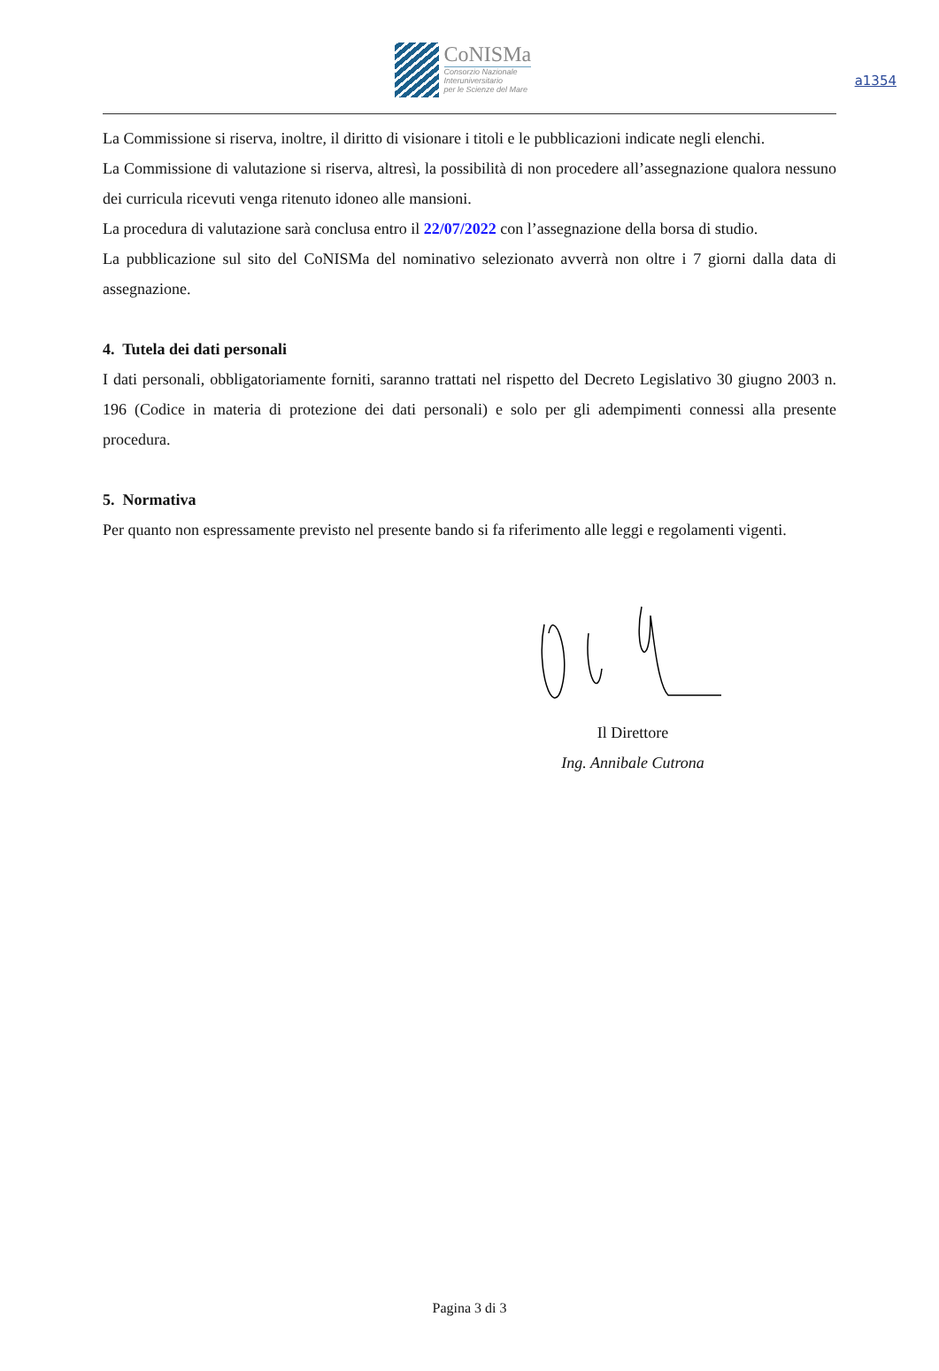a1354
CoNISMa
Consorzio Nazionale
Interuniversitario
per le Scienze del Mare
La Commissione si riserva, inoltre, il diritto di visionare i titoli e le pubblicazioni indicate negli elenchi.
La Commissione di valutazione si riserva, altresì, la possibilità di non procedere all’assegnazione qualora nessuno dei curricula ricevuti venga ritenuto idoneo alle mansioni.
La procedura di valutazione sarà conclusa entro il 22/07/2022 con l’assegnazione della borsa di studio.
La pubblicazione sul sito del CoNISMa del nominativo selezionato avverrà non oltre i 7 giorni dalla data di assegnazione.
4. Tutela dei dati personali
I dati personali, obbligatoriamente forniti, saranno trattati nel rispetto del Decreto Legislativo 30 giugno 2003 n. 196 (Codice in materia di protezione dei dati personali) e solo per gli adempimenti connessi alla presente procedura.
5. Normativa
Per quanto non espressamente previsto nel presente bando si fa riferimento alle leggi e regolamenti vigenti.
Il Direttore
Ing. Annibale Cutrona
Pagina 3 di 3